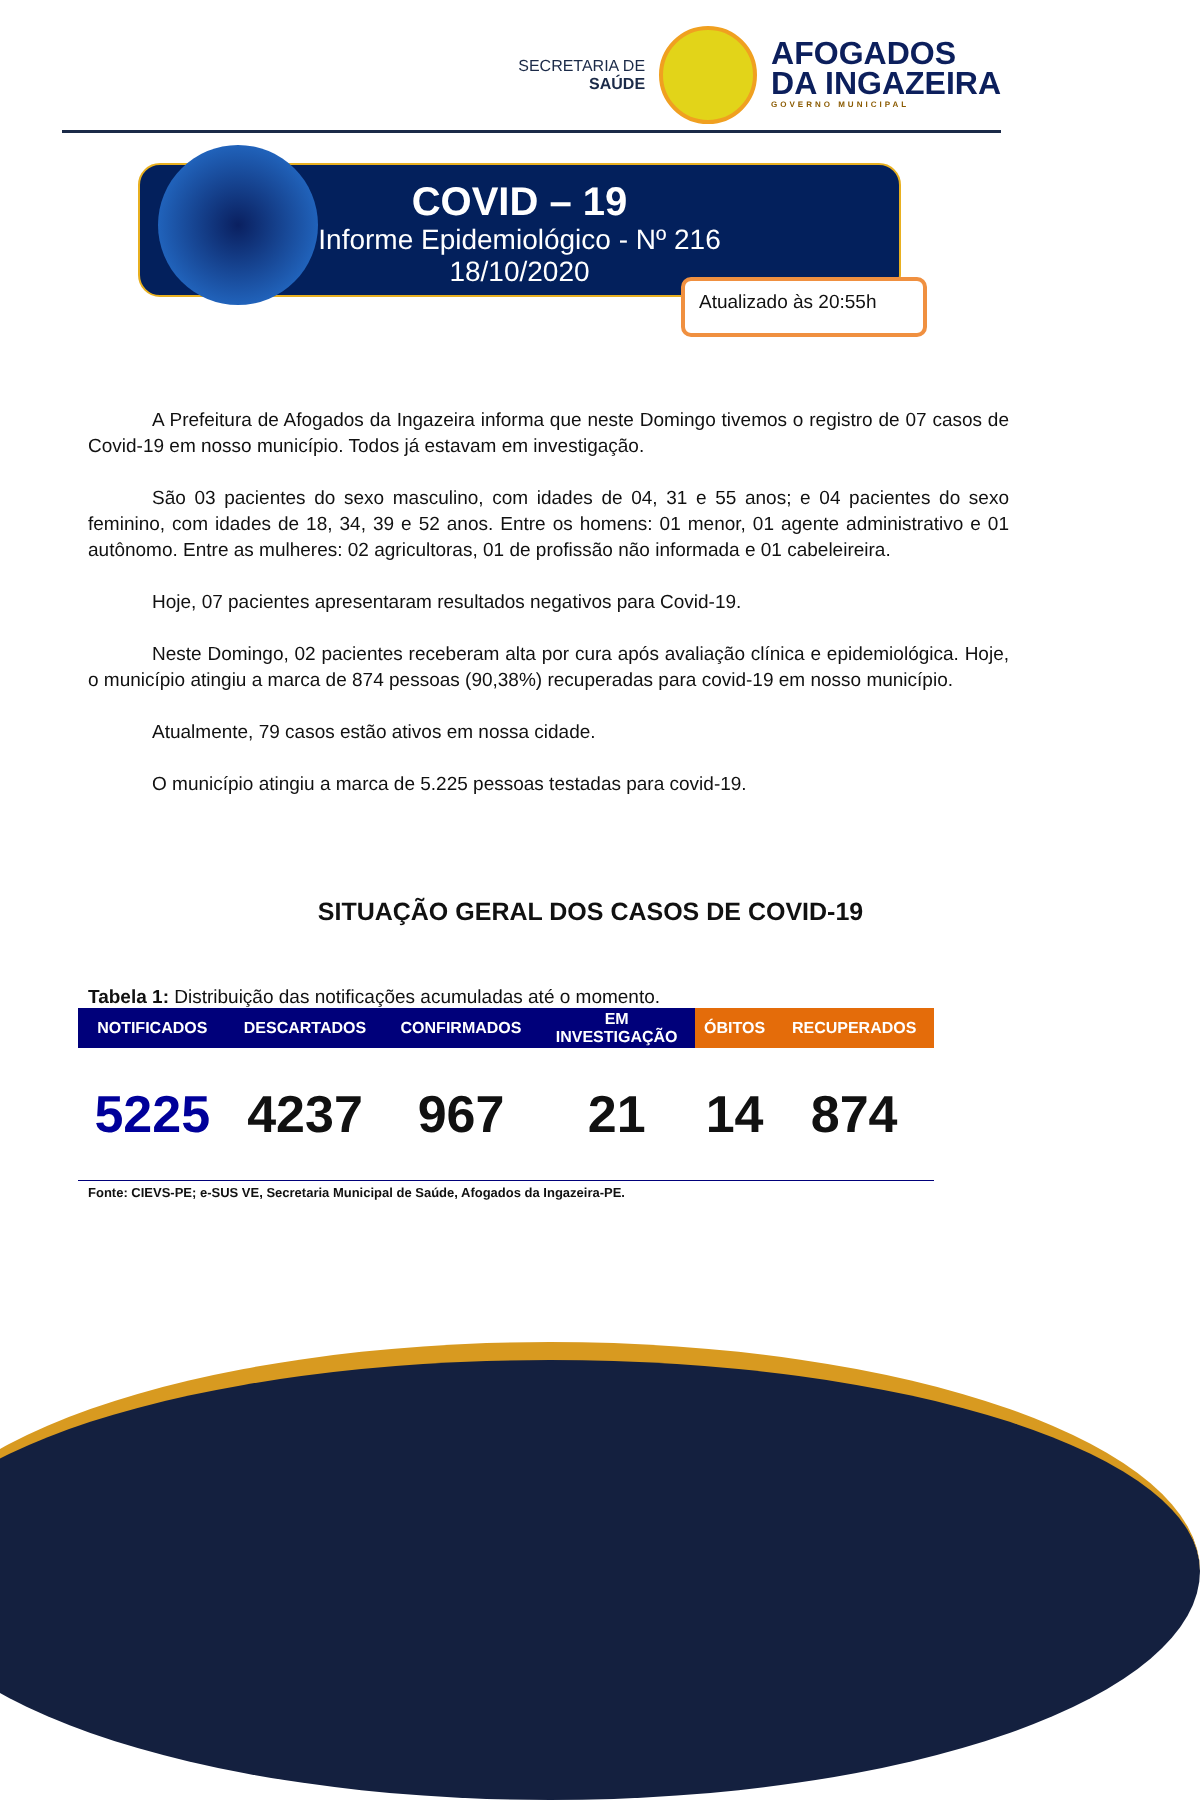SECRETARIA DE
SAÚDE
AFOGADOS
DA INGAZEIRA
GOVERNO MUNICIPAL
COVID – 19
Informe Epidemiológico - Nº 216
18/10/2020
Atualizado às 20:55h
A Prefeitura de Afogados da Ingazeira informa que neste Domingo tivemos o registro de 07 casos de Covid-19 em nosso município. Todos já estavam em investigação.
São 03 pacientes do sexo masculino, com idades de 04, 31 e 55 anos; e 04 pacientes do sexo feminino, com idades de 18, 34, 39 e 52 anos. Entre os homens: 01 menor, 01 agente administrativo e 01 autônomo. Entre as mulheres: 02 agricultoras, 01 de profissão não informada e 01 cabeleireira.
Hoje, 07 pacientes apresentaram resultados negativos para Covid-19.
Neste Domingo, 02 pacientes receberam alta por cura após avaliação clínica e epidemiológica. Hoje, o município atingiu a marca de 874 pessoas (90,38%) recuperadas para covid-19 em nosso município.
Atualmente, 79 casos estão ativos em nossa cidade.
O município atingiu a marca de 5.225 pessoas testadas para covid-19.
SITUAÇÃO GERAL DOS CASOS DE COVID-19
Tabela 1: Distribuição das notificações acumuladas até o momento.
| NOTIFICADOS | DESCARTADOS | CONFIRMADOS | EM INVESTIGAÇÃO | ÓBITOS | RECUPERADOS |
| --- | --- | --- | --- | --- | --- |
| 5225 | 4237 | 967 | 21 | 14 | 874 |
Fonte: CIEVS-PE; e-SUS VE, Secretaria Municipal de Saúde, Afogados da Ingazeira-PE.